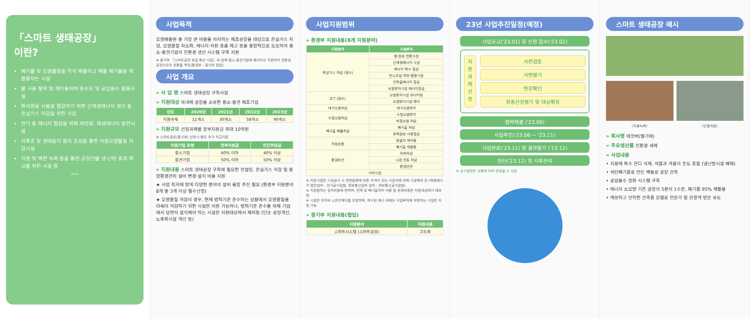「스마트 생태공장」
이란?
폐기물 및 오염물질을 적게 배출하고 배출 폐기물을 재활용하는 시설
물 사용 절약 및 재이용하여 중수도 및 공업용수 활용시설
화석원료 사용을 절감하기 위한 신재생에너지 생산 등 온실가스 저감을 위한 사업
전기 등 에너지 절감을 위해 태양광, 재생에너지 발전시설
저류조 및 생태습지 등의 조성을 통한 비점오염물질 저감시설
지붕 및 벽면 녹화 등을 통한 공장건물 냉·난방 효과 제고를 위한 시설 등
•••
사업목적
오염배출원 중 가장 큰 비중을 차지하는 제조공장을 대상으로 온실가스 저감, 오염물질 최소화, 에너지·자원 효율 제고 등을 종합적으로 도모하여 중소·중견기업의 친환경 생산 시스템 구축 지원
※ 중기부 「스마트공장 보급·확산 사업」과 함께 중소·중견기업에 패키지로 지원하여 친환경 공장으로의 전환을 촉진(환경부 - 중기부 협업)
사업 개요
» 사 업 명 스마트 생태공장 구축사업
» 지원대상 국내에 공장을 소유한 중소·중견 제조기업
| 년도 | 2020년 | 2021년 | 2022년 | 2023년 |
| --- | --- | --- | --- | --- |
| 지원과제 | 11개소 | 30개소 | 58개소 | 90개소 |
» 지원규모 선정과제별 정부지원금 최대 10억원
※ 스마트공장(중기부) 선정시 별도 추가 자금지원
| 지원기업 유형 | 정부지원금 | 민간부담금 |
| --- | --- | --- |
| 중소기업 | 60% 이하 | 40% 이상 |
| 중견기업 | 50% 이하 | 50% 이상 |
» 지원내용 스마트 생태공장 구축에 필요한 컨설팅, 온실가스 저감 및 종합환경관리 설비 변경·설치 비용 지원
★ 사업 취지에 맞게 다양한 분야의 설비 융합 추진 필요 (환경부 지원분야 8개 중 3개 이상 필수신청)
★ 오염물질 저감의 경우, 현재 법적기준 준수하는 상황에서 오염물질을 더욱더 저감하기 위한 시설은 지원 가능하나, 법적기준 준수를 위해 기업에서 당연히 설치해야 하는 시설은 지원대상에서 제외됨 (단순 공정개선, 노후화시설 개선 등)
사업지원범위
» 환경부 지원내용(8개 지원분야)
| 지원분야 | 시설분야 |
| --- | --- |
| 온실가스 저감 (필수) | 열·원료 전환시설 |
| | 신재생에너지 시설 |
| | 에너지 회수·절감 |
| | 탄소포집·저장·활용시설 |
| | 건축물에너지 절감 |
| | 오염방지시설 에너지절감 |
| ICT (필수) | 오염방지시설 모니터링 |
| | 오염방지시설 제어 |
| 대기오염저감 | 대기오염방지 |
| 수질오염저감 | 수질오염방지 |
| | 비점오염 저감 |
| 폐기물 배출저감 | 폐기물 저감 |
| | 유해원료 사용절감 |
| 자원순환 | 빗물의 재이용 |
| | 폐기물 재활용 |
| 환경보건 | 악취저감 |
| | 소음·진동 저감 |
| | 환경안전 |
| 기타시설 | |
※ 지원기업은 시설공사 시 관련법령에 따른 자격이 있는 사업자에 의해 시공해야 함 (재생에너지 발전설비 : 전기공사업법, 정보통신설비 설치 : 정보통신공사업법)
※ 지원범위는 설치비용에 한하며, 전력 및 폐기물처리 비용 등 운영비용은 지원대상에서 제외됨
※ 시설은 장치와 소프트웨어를 포함하며, 제시된 예시 외에도 사업목적에 부합하는 시설은 지원 가능
» 중기부 지원내용(협업)
| 지원분야 | 지원내용 |
| --- | --- |
| 스마트시스템 (스마트공장) | 고도화 |
23년 사업추진일정(예정)
사업공고('23.01) 및 신청·접수('23.02)
지원과제선정
사전검토
서면평가
현장확인
최종선정평가 및 대상확정
협약체결 ('23.06)
사업추진('23.06 ~ '23.11)
사업완료('23.11) 및 결과평가 ('23.12)
정산('23.12) 및 사후관리
※ 상기일정은 상황에 따라 변경될 수 있음
스마트 생태공장 예시
〈지붕녹화〉 〈단열채광〉
» 회사명 에코버(벨기에)
» 주요생산품 친환경 세제
» 사업내용
• 지붕에 특수 잔디 식재, 여름과 겨울의 온도 조절 (냉난방시설 배제)
• 석탄폐기물로 만든 벽돌로 공장 건축
• 공업용수 정화 시스템 구축
• 에너지 소모량 기존 공장의 5분의 1수준, 폐기물 95% 재활용
• 깨끗하고 안락한 건축물 모델로 전문가 및 관광객 방문 유도